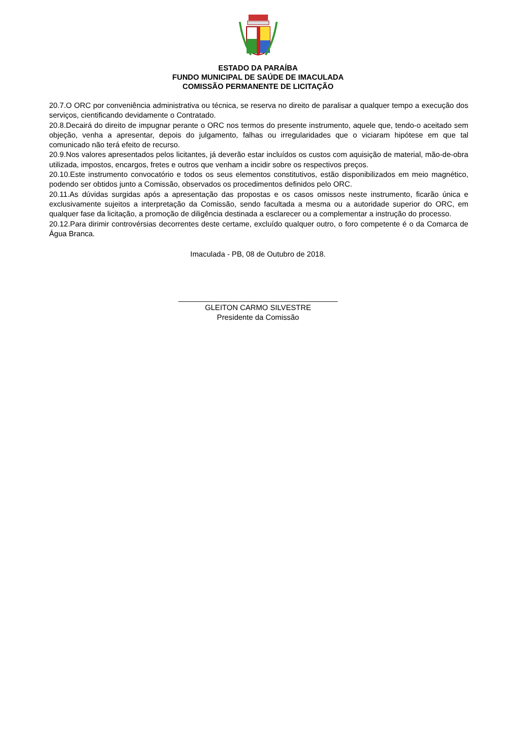ESTADO DA PARAÍBA
FUNDO MUNICIPAL DE SAÚDE DE IMACULADA
COMISSÃO PERMANENTE DE LICITAÇÃO
20.7.O ORC por conveniência administrativa ou técnica, se reserva no direito de paralisar a qualquer tempo a execução dos serviços, cientificando devidamente o Contratado.
20.8.Decairá do direito de impugnar perante o ORC nos termos do presente instrumento, aquele que, tendo-o aceitado sem objeção, venha a apresentar, depois do julgamento, falhas ou irregularidades que o viciaram hipótese em que tal comunicado não terá efeito de recurso.
20.9.Nos valores apresentados pelos licitantes, já deverão estar incluídos os custos com aquisição de material, mão-de-obra utilizada, impostos, encargos, fretes e outros que venham a incidir sobre os respectivos preços.
20.10.Este instrumento convocatório e todos os seus elementos constitutivos, estão disponibilizados em meio magnético, podendo ser obtidos junto a Comissão, observados os procedimentos definidos pelo ORC.
20.11.As dúvidas surgidas após a apresentação das propostas e os casos omissos neste instrumento, ficarão única e exclusivamente sujeitos a interpretação da Comissão, sendo facultada a mesma ou a autoridade superior do ORC, em qualquer fase da licitação, a promoção de diligência destinada a esclarecer ou a complementar a instrução do processo.
20.12.Para dirimir controvérsias decorrentes deste certame, excluído qualquer outro, o foro competente é o da Comarca de Água Branca.
Imaculada - PB, 08 de Outubro de 2018.
______________________________________
GLEITON CARMO SILVESTRE
Presidente da Comissão